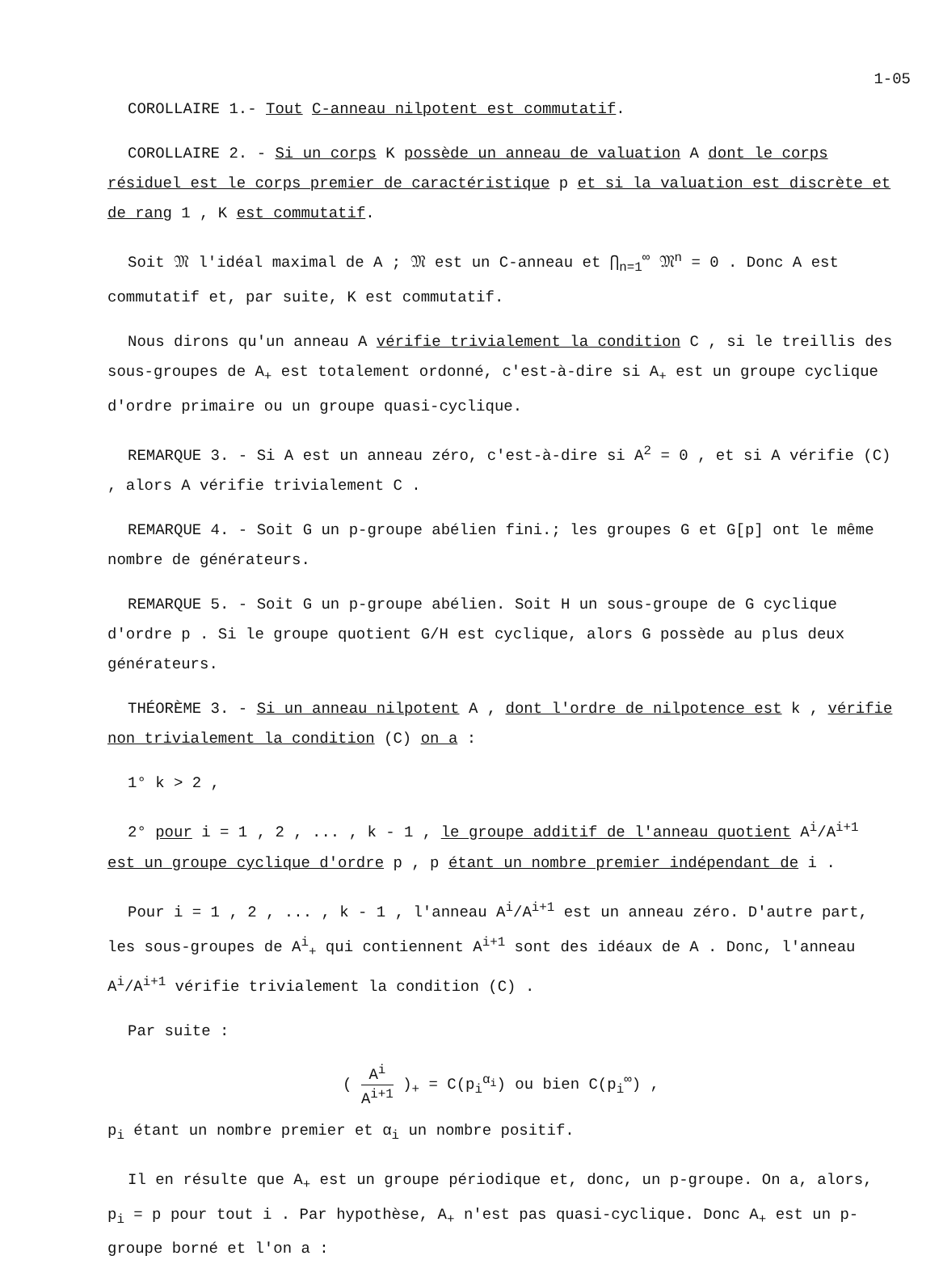1-05
COROLLAIRE 1.- Tout C-anneau nilpotent est commutatif.
COROLLAIRE 2. - Si un corps K possède un anneau de valuation A dont le corps résiduel est le corps premier de caractéristique p et si la valuation est discrète et de rang 1 , K est commutatif.
Soit 𝔐 l'idéal maximal de A ; 𝔐 est un C-anneau et ⋂<sub>n=1</sub><sup>∞</sup> 𝔐<sup>n</sup> = 0 . Donc A est commutatif et, par suite, K est commutatif.
Nous dirons qu'un anneau A vérifie trivialement la condition C , si le treillis des sous-groupes de A<sub>+</sub> est totalement ordonné, c'est-à-dire si A<sub>+</sub> est un groupe cyclique d'ordre primaire ou un groupe quasi-cyclique.
REMARQUE 3. - Si A est un anneau zéro, c'est-à-dire si A<sup>2</sup> = 0 , et si A vérifie (C) , alors A vérifie trivialement C .
REMARQUE 4. - Soit G un p-groupe abélien fini.; les groupes G et G[p] ont le même nombre de générateurs.
REMARQUE 5. - Soit G un p-groupe abélien. Soit H un sous-groupe de G cyclique d'ordre p . Si le groupe quotient G/H est cyclique, alors G possède au plus deux générateurs.
THÉORÈME 3. - Si un anneau nilpotent A , dont l'ordre de nilpotence est k , vérifie non trivialement la condition (C) on a :
1° k > 2 ,
2° pour i = 1 , 2 , ... , k - 1 , le groupe additif de l'anneau quotient A<sup>i</sup>/A<sup>i+1</sup> est un groupe cyclique d'ordre p , p étant un nombre premier indépendant de i .
Pour i = 1 , 2 , ... , k - 1 , l'anneau A<sup>i</sup>/A<sup>i+1</sup> est un anneau zéro. D'autre part, les sous-groupes de A<sup>i</sup><sub>+</sub> qui contiennent A<sup>i+1</sup> sont des idéaux de A . Donc, l'anneau A<sup>i</sup>/A<sup>i+1</sup> vérifie trivialement la condition (C) .
Par suite :
( A<sup>i</sup> A<sup>i+1</sup> )<sub>+</sub> = C(p<sub>i</sub><sup>α<sub>i</sub></sup>) ou bien C(p<sub>i</sub><sup>∞</sup>) ,
p<sub>i</sub> étant un nombre premier et α<sub>i</sub> un nombre positif.
Il en résulte que A<sub>+</sub> est un groupe périodique et, donc, un p-groupe. On a, alors, p<sub>i</sub> = p pour tout i . Par hypothèse, A<sub>+</sub> n'est pas quasi-cyclique. Donc A<sub>+</sub> est un p-groupe borné et l'on a :